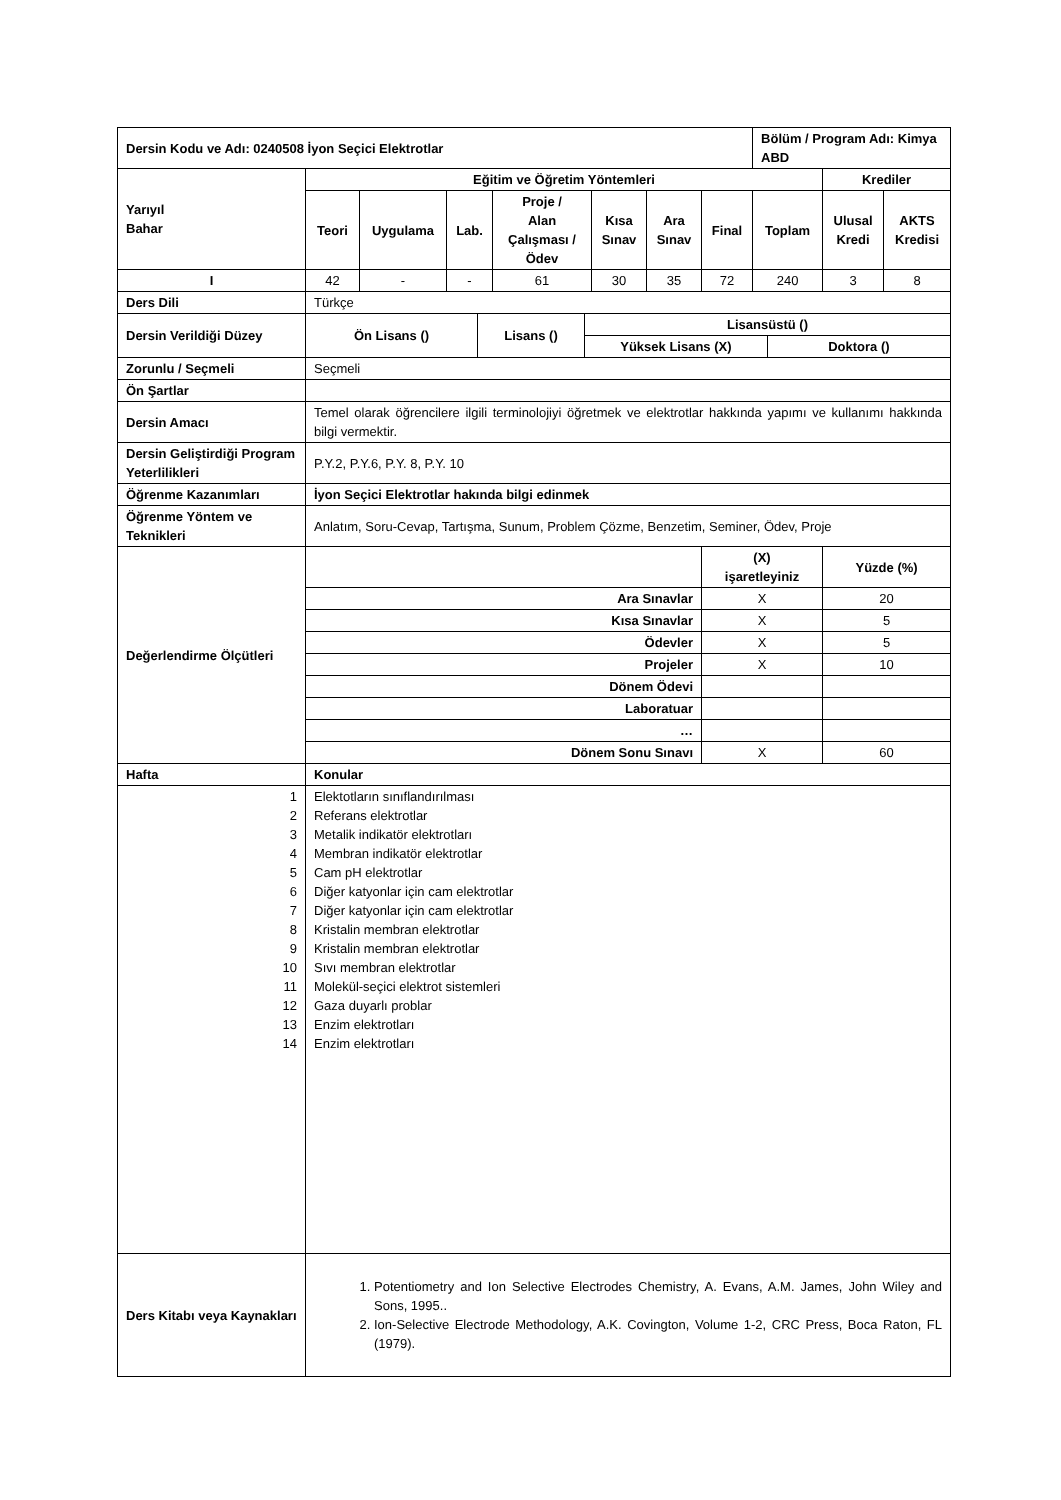| Dersin Kodu ve Adı: 0240508 İyon Seçici Elektrotlar | | | | | | | | Bölüm / Program Adı: Kimya ABD | | |
| --- | --- | --- | --- | --- | --- | --- | --- | --- | --- | --- |
| Yarıyıl Bahar | Eğitim ve Öğretim Yöntemleri | | | | | | | | Krediler | |
| | Teori | Uygulama | Lab. | Proje / Alan Çalışması / Ödev | Kısa Sınav | Ara Sınav | Final | Toplam | Ulusal Kredi | AKTS Kredisi |
| I | 42 | - | - | 61 | 30 | 35 | 72 | 240 | 3 | 8 |
| Ders Dili | Türkçe | | | | | | | | | |
| Dersin Verildiği Düzey | / Ön Lisans () / Lisans () / Lisansüstü () / / / --- / --- / --- / --- / / / / Yüksek Lisans (X) / Doktora () / | | | | | | | | | |
| Zorunlu / Seçmeli | Seçmeli | | | | | | | | | |
| Ön Şartlar | | | | | | | | | | |
| Dersin Amacı | Temel olarak öğrencilere ilgili terminolojiyi öğretmek ve elektrotlar hakkında yapımı ve kullanımı hakkında bilgi vermektir. | | | | | | | | | |
| Dersin Geliştirdiği Program Yeterlilikleri | P.Y.2, P.Y.6, P.Y. 8, P.Y. 10 | | | | | | | | | |
| Öğrenme Kazanımları | İyon Seçici Elektrotlar hakında bilgi edinmek | | | | | | | | | |
| Öğrenme Yöntem ve Teknikleri | Anlatım, Soru-Cevap, Tartışma, Sunum, Problem Çözme, Benzetim, Seminer, Ödev, Proje | | | | | | | | | |
| Değerlendirme Ölçütleri | | | | | | | (X) işaretleyiniz | | Yüzde (%) | |
| | Ara Sınavlar | | | | | | X | | 20 | |
| | Kısa Sınavlar | | | | | | X | | 5 | |
| | Ödevler | | | | | | X | | 5 | |
| | Projeler | | | | | | X | | 10 | |
| | Dönem Ödevi | | | | | | | | | |
| | Laboratuar | | | | | | | | | |
| | … | | | | | | | | | |
| | Dönem Sonu Sınavı | | | | | | X | | 60 | |
| Hafta | Konular | | | | | | | | | |
| 1 2 3 4 5 6 7 8 9 10 11 12 13 14 | Elektotların sınıflandırılması Referans elektrotlar Metalik indikatör elektrotları Membran indikatör elektrotlar Cam pH elektrotlar Diğer katyonlar için cam elektrotlar Diğer katyonlar için cam elektrotlar Kristalin membran elektrotlar Kristalin membran elektrotlar Sıvı membran elektrotlar Molekül-seçici elektrot sistemleri Gaza duyarlı problar Enzim elektrotları Enzim elektrotları | | | | | | | | | |
| Ders Kitabı veya Kaynakları | 1. Potentiometry and Ion Selective Electrodes Chemistry, A. Evans, A.M. James, John Wiley and Sons, 1995.. 2. Ion-Selective Electrode Methodology, A.K. Covington, Volume 1-2, CRC Press, Boca Raton, FL (1979). | | | | | | | | | |